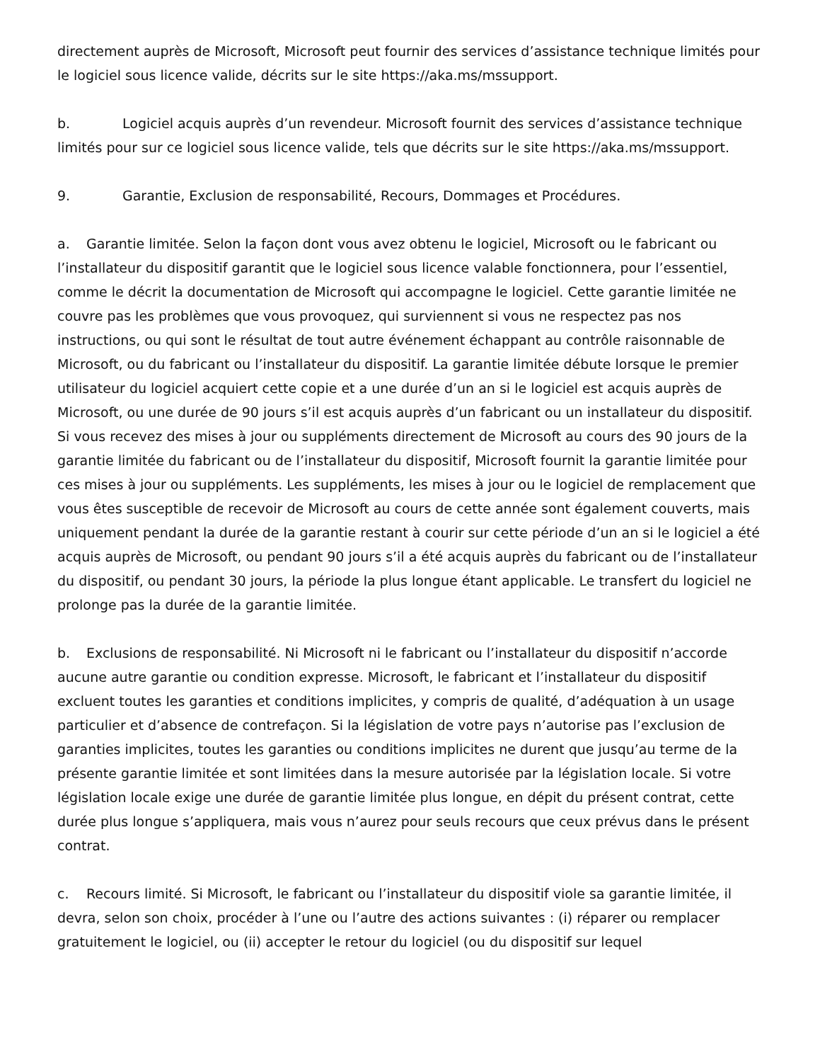directement auprès de Microsoft, Microsoft peut fournir des services d’assistance technique limités pour le logiciel sous licence valide, décrits sur le site https://aka.ms/mssupport.
b. Logiciel acquis auprès d’un revendeur. Microsoft fournit des services d’assistance technique limités pour sur ce logiciel sous licence valide, tels que décrits sur le site https://aka.ms/mssupport.
9. Garantie, Exclusion de responsabilité, Recours, Dommages et Procédures.
a. Garantie limitée. Selon la façon dont vous avez obtenu le logiciel, Microsoft ou le fabricant ou l’installateur du dispositif garantit que le logiciel sous licence valable fonctionnera, pour l’essentiel, comme le décrit la documentation de Microsoft qui accompagne le logiciel. Cette garantie limitée ne couvre pas les problèmes que vous provoquez, qui surviennent si vous ne respectez pas nos instructions, ou qui sont le résultat de tout autre événement échappant au contrôle raisonnable de Microsoft, ou du fabricant ou l’installateur du dispositif. La garantie limitée débute lorsque le premier utilisateur du logiciel acquiert cette copie et a une durée d’un an si le logiciel est acquis auprès de Microsoft, ou une durée de 90 jours s’il est acquis auprès d’un fabricant ou un installateur du dispositif. Si vous recevez des mises à jour ou suppléments directement de Microsoft au cours des 90 jours de la garantie limitée du fabricant ou de l’installateur du dispositif, Microsoft fournit la garantie limitée pour ces mises à jour ou suppléments. Les suppléments, les mises à jour ou le logiciel de remplacement que vous êtes susceptible de recevoir de Microsoft au cours de cette année sont également couverts, mais uniquement pendant la durée de la garantie restant à courir sur cette période d’un an si le logiciel a été acquis auprès de Microsoft, ou pendant 90 jours s’il a été acquis auprès du fabricant ou de l’installateur du dispositif, ou pendant 30 jours, la période la plus longue étant applicable. Le transfert du logiciel ne prolonge pas la durée de la garantie limitée.
b. Exclusions de responsabilité. Ni Microsoft ni le fabricant ou l’installateur du dispositif n’accorde aucune autre garantie ou condition expresse. Microsoft, le fabricant et l’installateur du dispositif excluent toutes les garanties et conditions implicites, y compris de qualité, d’adéquation à un usage particulier et d’absence de contrefaçon. Si la législation de votre pays n’autorise pas l’exclusion de garanties implicites, toutes les garanties ou conditions implicites ne durent que jusqu’au terme de la présente garantie limitée et sont limitées dans la mesure autorisée par la législation locale. Si votre législation locale exige une durée de garantie limitée plus longue, en dépit du présent contrat, cette durée plus longue s’appliquera, mais vous n’aurez pour seuls recours que ceux prévus dans le présent contrat.
c. Recours limité. Si Microsoft, le fabricant ou l’installateur du dispositif viole sa garantie limitée, il devra, selon son choix, procéder à l’une ou l’autre des actions suivantes : (i) réparer ou remplacer gratuitement le logiciel, ou (ii) accepter le retour du logiciel (ou du dispositif sur lequel